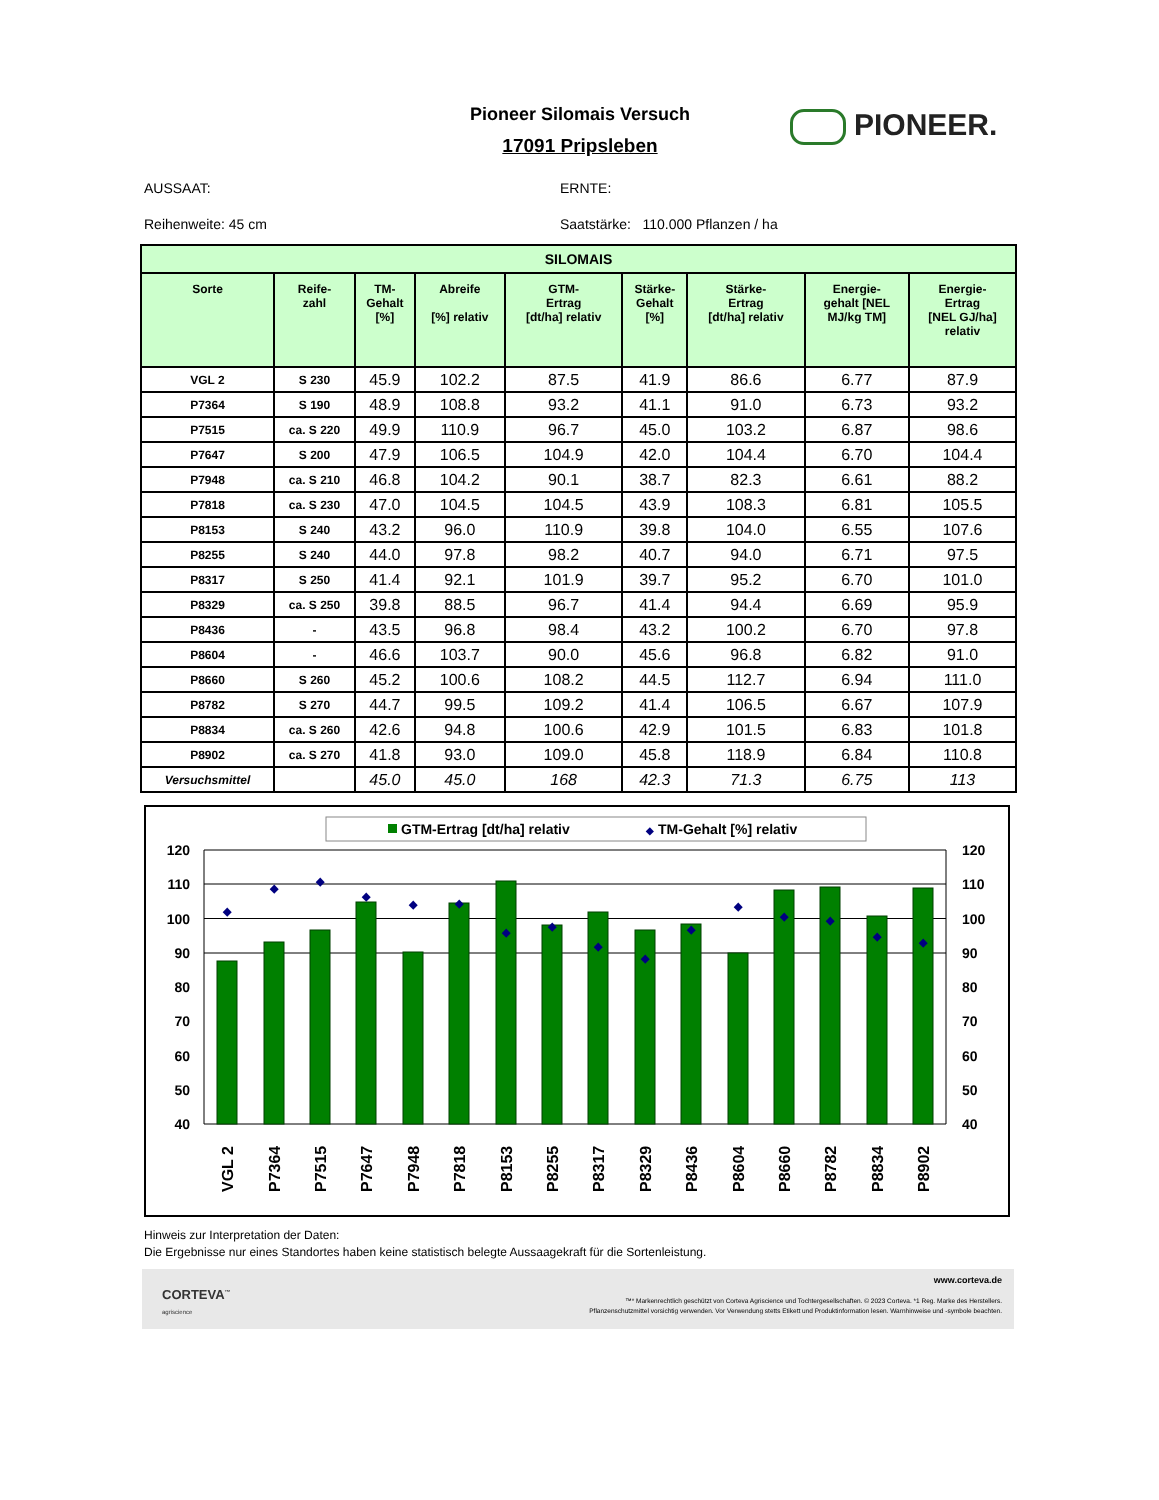Pioneer Silomais Versuch
17091 Pripsleben
PIONEER.
AUSSAAT:
ERNTE:
Reihenweite: 45 cm
Saatstärke: 110.000 Pflanzen / ha
| SILOMAIS | | | | | | | | |
| --- | --- | --- | --- | --- | --- | --- | --- | --- |
| Sorte | Reife- zahl | TM- Gehalt [%] | Abreife [%] relativ | GTM- Ertrag [dt/ha] relativ | Stärke- Gehalt [%] | Stärke- Ertrag [dt/ha] relativ | Energie- gehalt [NEL MJ/kg TM] | Energie- Ertrag [NEL GJ/ha] relativ |
| VGL 2 | S 230 | 45.9 | 102.2 | 87.5 | 41.9 | 86.6 | 6.77 | 87.9 |
| P7364 | S 190 | 48.9 | 108.8 | 93.2 | 41.1 | 91.0 | 6.73 | 93.2 |
| P7515 | ca. S 220 | 49.9 | 110.9 | 96.7 | 45.0 | 103.2 | 6.87 | 98.6 |
| P7647 | S 200 | 47.9 | 106.5 | 104.9 | 42.0 | 104.4 | 6.70 | 104.4 |
| P7948 | ca. S 210 | 46.8 | 104.2 | 90.1 | 38.7 | 82.3 | 6.61 | 88.2 |
| P7818 | ca. S 230 | 47.0 | 104.5 | 104.5 | 43.9 | 108.3 | 6.81 | 105.5 |
| P8153 | S 240 | 43.2 | 96.0 | 110.9 | 39.8 | 104.0 | 6.55 | 107.6 |
| P8255 | S 240 | 44.0 | 97.8 | 98.2 | 40.7 | 94.0 | 6.71 | 97.5 |
| P8317 | S 250 | 41.4 | 92.1 | 101.9 | 39.7 | 95.2 | 6.70 | 101.0 |
| P8329 | ca. S 250 | 39.8 | 88.5 | 96.7 | 41.4 | 94.4 | 6.69 | 95.9 |
| P8436 | - | 43.5 | 96.8 | 98.4 | 43.2 | 100.2 | 6.70 | 97.8 |
| P8604 | - | 46.6 | 103.7 | 90.0 | 45.6 | 96.8 | 6.82 | 91.0 |
| P8660 | S 260 | 45.2 | 100.6 | 108.2 | 44.5 | 112.7 | 6.94 | 111.0 |
| P8782 | S 270 | 44.7 | 99.5 | 109.2 | 41.4 | 106.5 | 6.67 | 107.9 |
| P8834 | ca. S 260 | 42.6 | 94.8 | 100.6 | 42.9 | 101.5 | 6.83 | 101.8 |
| P8902 | ca. S 270 | 41.8 | 93.0 | 109.0 | 45.8 | 118.9 | 6.84 | 110.8 |
| Versuchsmittel | | 45.0 | 45.0 | 168 | 42.3 | 71.3 | 6.75 | 113 |
GTM-Ertrag [dt/ha] relativ
◆
TM-Gehalt [%] relativ
120
110
100
90
80
70
60
50
40
120
110
100
90
80
70
60
50
40
◆
◆
◆
◆
◆
◆
◆
◆
◆
◆
◆
◆
◆
◆
◆
◆
VGL 2
P7364
P7515
P7647
P7948
P7818
P8153
P8255
P8317
P8329
P8436
P8604
P8660
P8782
P8834
P8902
Hinweis zur Interpretation der Daten:
Die Ergebnisse nur eines Standortes haben keine statistisch belegte Aussaagekraft für die Sortenleistung.
CORTEVA<sup>™</sup>
agriscience
www.corteva.de
™* Markenrechtlich geschützt von Corteva Agriscience und Tochtergesellschaften. © 2023 Corteva. *1 Reg. Marke des Herstellers.
Pflanzenschutzmittel vorsichtig verwenden. Vor Verwendung stetts Etikett und Produktinformation lesen. Warnhinweise und -symbole beachten.